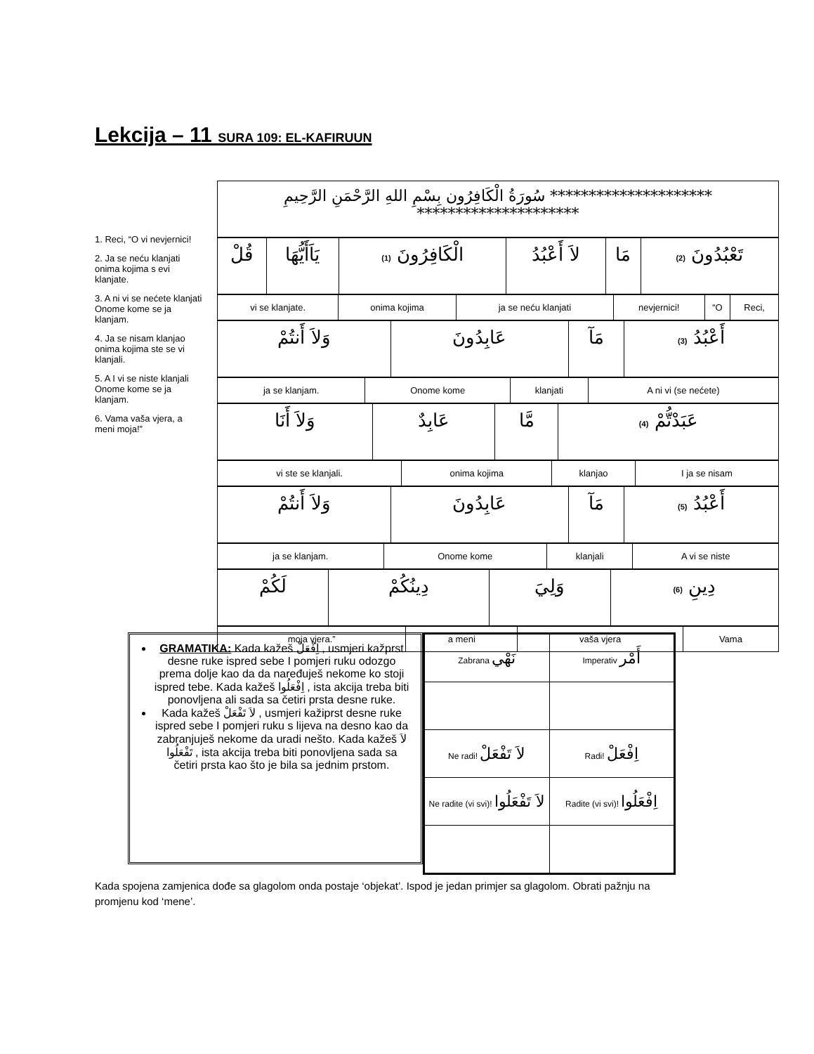Lekcija – 11 SURA 109: EL-KAFIRUUN
1. Reci, “O vi nevjernici!
2. Ja se neću klanjati onima kojima s evi klanjate.
3. A ni vi se nećete klanjati Onome kome se ja klanjam.
4. Ja se nisam klanjao onima kojima ste se vi klanjali.
5. A I vi se niste klanjali Onome kome se ja klanjam.
6. Vama vaša vjera, a meni moja!”
| ********************* سُورَةُ الْكَافِرُون بِسْمِ اللهِ الرَّحْمَنِ الرَّحِيمِ ********************* |
| قُلْ | يَاَأَيُّهَا | الْكَافِرُونَ (1) | لاَ أَعْبُدُ | مَا | تَعْبُدُونَ (2) |
| vi se klanjate. | onima kojima | ja se neću klanjati | nevjernici! | “O | Reci, |
| وَلاَ أَنتُمْ | عَابِدُونَ | مَآ | أَعْبُدُ (3) |
| ja se klanjam. | Onome kome | klanjati | A ni vi (se nećete) |
| وَلاَ أَنَا | عَابِدٌ | مَّا | عَبَدْتُّمْ (4) |
| vi ste se klanjali. | onima kojima | klanjao | I ja se nisam |
| وَلاَ أَنتُمْ | عَابِدُونَ | مَآ | أَعْبُدُ (5) |
| ja se klanjam. | Onome kome | klanjali | A vi se niste |
| لَكُمْ | دِينُكُمْ | وَلِيَ | دِينِ (6) |
| moja vjera.” | a meni | vaša vjera | Vama |
GRAMATIKA: Kada kažeš اِفْعَلْ , usmjeri kažprst desne ruke ispred sebe I pomjeri ruku odozgo prema dolje kao da da naređuješ nekome ko stoji ispred tebe. Kada kažeš اِفْعَلُوا , ista akcija treba biti ponovljena ali sada sa četiri prsta desne ruke.
Kada kažeš لاَ تَفْعَلْ , usmjeri kažiprst desne ruke ispred sebe I pomjeri ruku s lijeva na desno kao da zabranjuješ nekome da uradi nešto. Kada kažeš لاَ تَفْعَلُوا , ista akcija treba biti ponovljena sada sa četiri prsta kao što je bila sa jednim prstom.
| Zabrana نَهْي | Imperativ أَمْر |
| Ne radi! لاَ تَفْعَلْ | Radi! اِفْعَلْ |
| Ne radite (vi svi)! لاَ تَفْعَلُوا | Radite (vi svi)! اِفْعَلُوا |
Kada spojena zamjenica dođe sa glagolom onda postaje ‘objekat’. Ispod je jedan primjer sa glagolom. Obrati pažnju na promjenu kod ‘mene’.